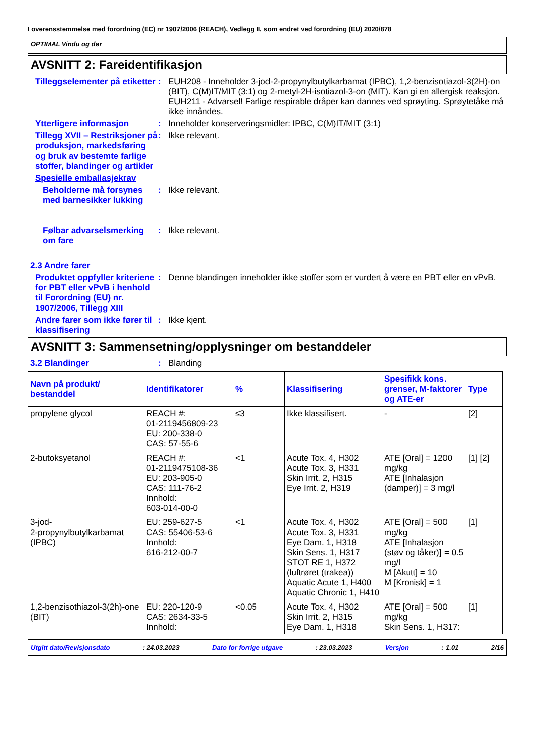I overensstemmelse med forordning (EC) nr 1907/2006 (REACH), Vedlegg II, som endret ved forordning (EU) 2020/878
OPTIMAL Vindu og dør
AVSNITT 2: Fareidentifikasjon
Tilleggselementer på etiketter
: EUH208 - Inneholder 3-jod-2-propynylbutylkarbamat (IPBC), 1,2-benzisotiazol-3(2H)-on (BIT), C(M)IT/MIT (3:1) og 2-metyl-2H-isotiazol-3-on (MIT). Kan gi en allergisk reaksjon.
EUH211 - Advarsel! Farlige respirable dråper kan dannes ved sprøyting. Sprøytetåke må ikke innåndes.
Ytterligere informasjon : Inneholder konserveringsmidler: IPBC, C(M)IT/MIT (3:1)
Tillegg XVII – Restriksjoner på produksjon, markedsføring og bruk av bestemte farlige stoffer, blandinger og artikler
: Ikke relevant.
Spesielle emballasjekrav
Beholderne må forsynes med barnesikker lukking
: Ikke relevant.
Følbar advarselsmerking om fare
: Ikke relevant.
2.3 Andre farer
Produktet oppfyller kriteriene for PBT eller vPvB i henhold til Forordning (EU) nr. 1907/2006, Tillegg XIII
: Denne blandingen inneholder ikke stoffer som er vurdert å være en PBT eller en vPvB.
Andre farer som ikke fører til klassifisering
: Ikke kjent.
AVSNITT 3: Sammensetning/opplysninger om bestanddeler
3.2 Blandinger : Blanding
| Navn på produkt/ bestanddel | Identifikatorer | % | Klassifisering | Spesifikk kons. grenser, M-faktorer og ATE-er | Type |
| --- | --- | --- | --- | --- | --- |
| propylene glycol | REACH #: 01-2119456809-23 EU: 200-338-0 CAS: 57-55-6 | ≤3 | Ikke klassifisert. | - | [2] |
| 2-butoksyetanol | REACH #: 01-2119475108-36 EU: 203-905-0 CAS: 111-76-2 Innhold: 603-014-00-0 | <1 | Acute Tox. 4, H302 Acute Tox. 3, H331 Skin Irrit. 2, H315 Eye Irrit. 2, H319 | ATE [Oral] = 1200 mg/kg ATE [Inhalasjon (damper)] = 3 mg/l | [1] [2] |
| 3-jod- 2-propynylbutylkarbamat (IPBC) | EU: 259-627-5 CAS: 55406-53-6 Innhold: 616-212-00-7 | <1 | Acute Tox. 4, H302 Acute Tox. 3, H331 Eye Dam. 1, H318 Skin Sens. 1, H317 STOT RE 1, H372 (luftrøret (trakea)) Aquatic Acute 1, H400 Aquatic Chronic 1, H410 | ATE [Oral] = 500 mg/kg ATE [Inhalasjon (støv og tåker)] = 0.5 mg/l M [Akutt] = 10 M [Kronisk] = 1 | [1] |
| 1,2-benzisothiazol-3(2h)-one (BIT) | EU: 220-120-9 CAS: 2634-33-5 Innhold: | <0.05 | Acute Tox. 4, H302 Skin Irrit. 2, H315 Eye Dam. 1, H318 | ATE [Oral] = 500 mg/kg Skin Sens. 1, H317: | [1] |
Utgitt dato/Revisjonsdato: 24.03.2023 Dato for forrige utgave: 23.03.2023 Versjon: 1.01 2/16